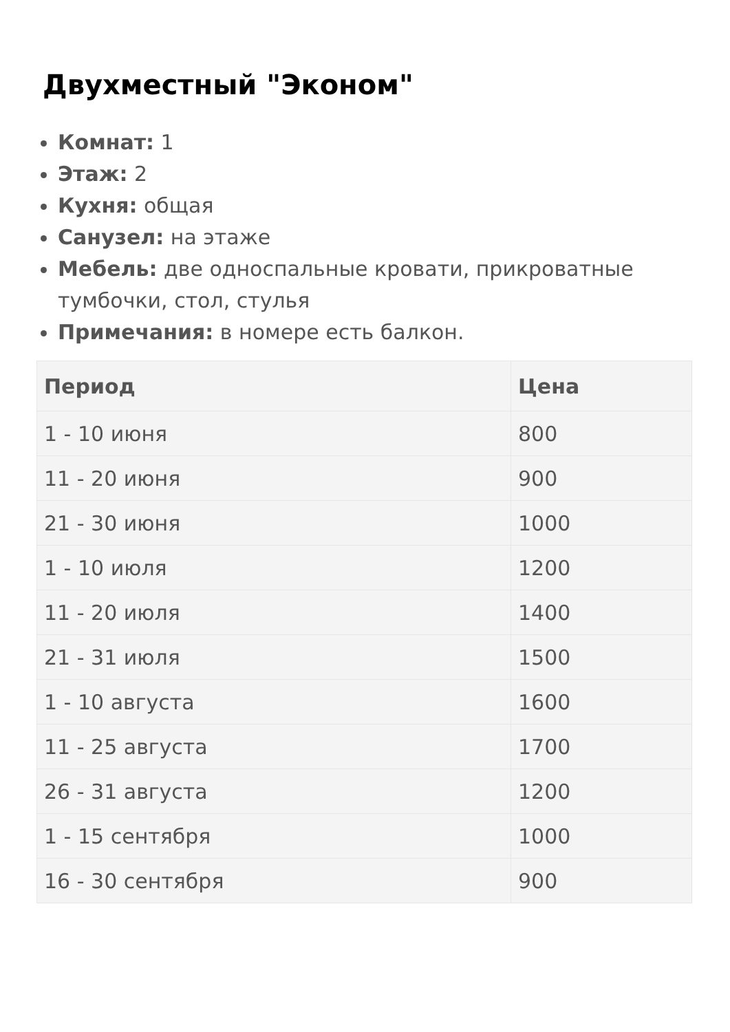Двухместный "Эконом"
Комнат: 1
Этаж: 2
Кухня: общая
Санузел: на этаже
Мебель: две односпальные кровати, прикроватные тумбочки, стол, стулья
Примечания: в номере есть балкон.
| Период | Цена |
| --- | --- |
| 1 - 10 июня | 800 |
| 11 - 20 июня | 900 |
| 21 - 30 июня | 1000 |
| 1 - 10 июля | 1200 |
| 11 - 20 июля | 1400 |
| 21 - 31 июля | 1500 |
| 1 - 10 августа | 1600 |
| 11 - 25 августа | 1700 |
| 26 - 31 августа | 1200 |
| 1 - 15 сентября | 1000 |
| 16 - 30 сентября | 900 |